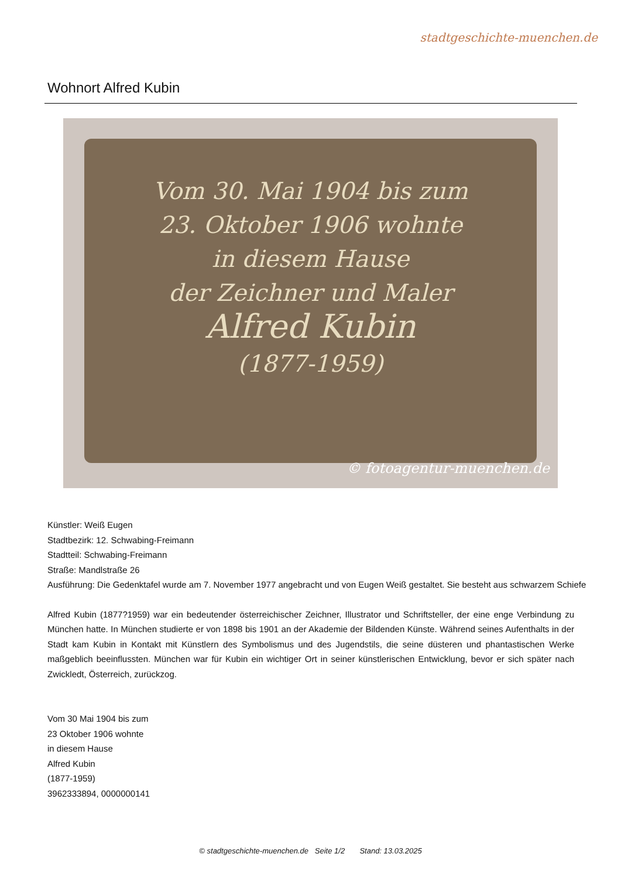stadtgeschichte-muenchen.de
Wohnort Alfred Kubin
Vom 30. Mai 1904 bis zum
23. Oktober 1906 wohnte
in diesem Hause
der Zeichner und Maler
Alfred Kubin
(1877-1959)
© fotoagentur-muenchen.de
Künstler: Weiß Eugen
Stadtbezirk: 12. Schwabing-Freimann
Stadtteil: Schwabing-Freimann
Straße: Mandlstraße 26
Ausführung: Die Gedenktafel wurde am 7. November 1977 angebracht und von Eugen Weiß gestaltet. Sie besteht aus schwarzem Schiefe
Alfred Kubin (1877?1959) war ein bedeutender österreichischer Zeichner, Illustrator und Schriftsteller, der eine enge Verbindung zu München hatte. In München studierte er von 1898 bis 1901 an der Akademie der Bildenden Künste. Während seines Aufenthalts in der Stadt kam Kubin in Kontakt mit Künstlern des Symbolismus und des Jugendstils, die seine düsteren und phantastischen Werke maßgeblich beeinflussten. München war für Kubin ein wichtiger Ort in seiner künstlerischen Entwicklung, bevor er sich später nach Zwickledt, Österreich, zurückzog.
Vom 30 Mai 1904 bis zum
23 Oktober 1906 wohnte
in diesem Hause
Alfred Kubin
(1877-1959)
3962333894, 0000000141
© stadtgeschichte-muenchen.de Seite 1/2 Stand: 13.03.2025